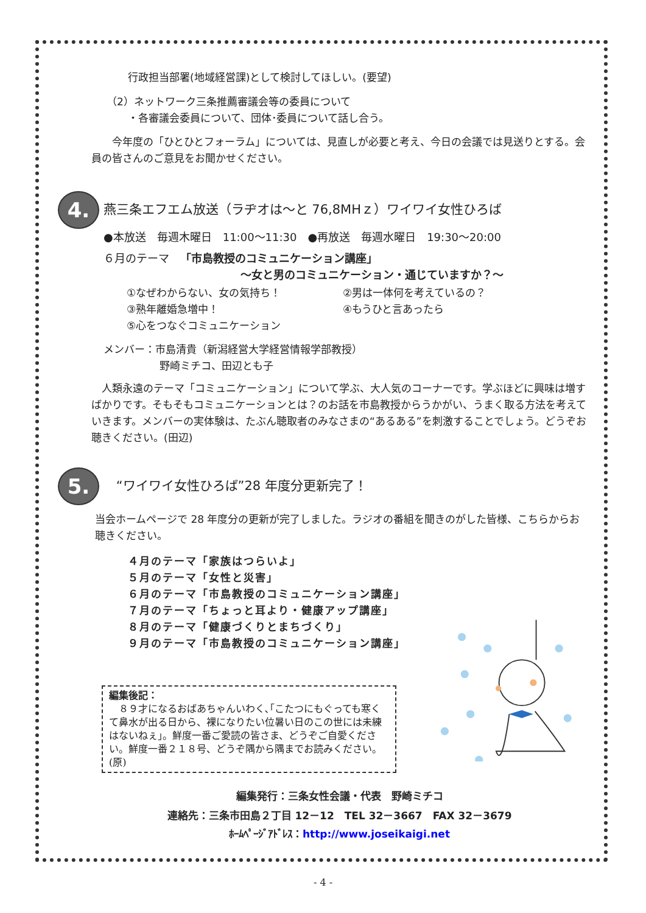行政担当部署(地域経営課)として検討してほしい。(要望)
（2）ネットワーク三条推薦審議会等の委員について
・各審議会委員について、団体･委員について話し合う。
　　今年度の「ひとひとフォーラム」については、見直しが必要と考え、今日の会議では見送りとする。会員の皆さんのご意見をお聞かせください。
4. 燕三条エフエム放送（ラヂオは～と 76,8MHｚ）ワイワイ女性ひろば
●本放送　毎週木曜日　11:00～11:30　●再放送　毎週水曜日　19:30～20:00
６月のテーマ　「市島教授のコミュニケーション講座」
～女と男のコミュニケーション・通じていますか？～
①なぜわからない、女の気持ち！ ②男は一体何を考えているの？ ③熟年離婚急増中！ ④もうひと言あったら ⑤心をつなぐコミュニケーション
メンバー：市島清貴（新潟経営大学経営情報学部教授）
野崎ミチコ、田辺とも子
　人類永遠のテーマ「コミュニケーション」について学ぶ、大人気のコーナーです。学ぶほどに興味は増すばかりです。そもそもコミュニケーションとは？のお話を市島教授からうかがい、うまく取る方法を考えていきます。メンバーの実体験は、たぶん聴取者のみなさまの“あるある”を刺激することでしょう。どうぞお聴きください。(田辺)
5. 　“ワイワイ女性ひろば”28 年度分更新完了！
当会ホームページで 28 年度分の更新が完了しました。ラジオの番組を聞きのがした皆様、こちらからお聴きください。
４月のテーマ「家族はつらいよ」
５月のテーマ「女性と災害」
６月のテーマ「市島教授のコミュニケーション講座」
７月のテーマ「ちょっと耳より・健康アップ講座」
８月のテーマ「健康づくりとまちづくり」
９月のテーマ「市島教授のコミュニケーション講座」
編集後記：
　８９才になるおばあちゃんいわく､｢こたつにもぐっても寒くて鼻水が出る日から、裸になりたい位暑い日のこの世には未練はないねぇ｣。鮮度一番ご愛読の皆さま、どうぞご自愛ください。鮮度一番２１８号、どうぞ隅から隅までお読みください。(原)
編集発行：三条女性会議・代表　野崎ミチコ
連絡先：三条市田島２丁目 12－12　TEL 32－3667　FAX 32－3679
ﾎｰﾑﾍﾟｰｼﾞｱﾄﾞﾚｽ：http://www.joseikaigi.net
- 4 -